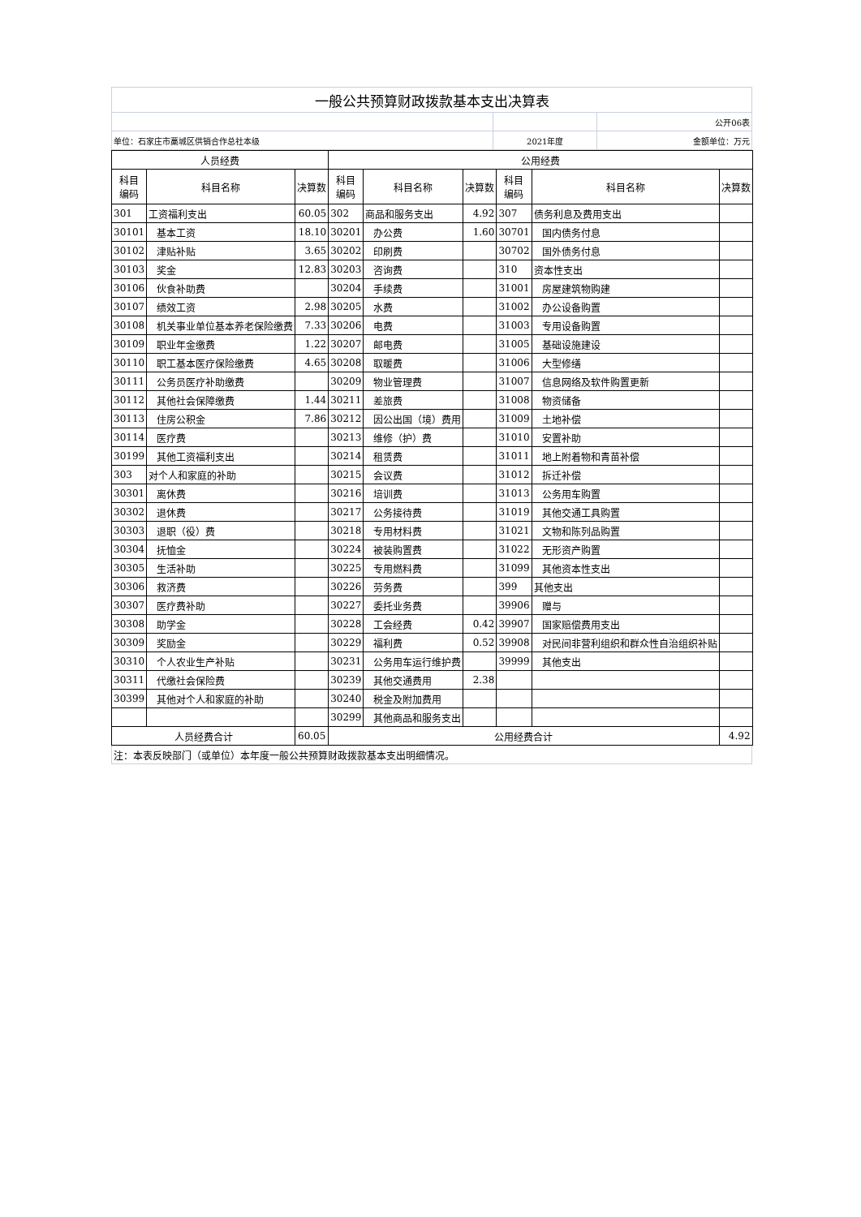| 一般公共预算财政拨款基本支出决算表 | | |
| | | 公开06表 |
| 单位：石家庄市藁城区供销合作总社本级 | 2021年度 | 金额单位：万元 |
| 人员经费 | | | 公用经费 | | | | | |
| --- | --- | --- | --- | --- | --- | --- | --- | --- |
| 科目 编码 | 科目名称 | 决算数 | 科目 编码 | 科目名称 | 决算数 | 科目 编码 | 科目名称 | 决算数 |
| 301 | 工资福利支出 | 60.05 | 302 | 商品和服务支出 | 4.92 | 307 | 债务利息及费用支出 | |
| 30101 | 基本工资 | 18.10 | 30201 | 办公费 | 1.60 | 30701 | 国内债务付息 | |
| 30102 | 津贴补贴 | 3.65 | 30202 | 印刷费 | | 30702 | 国外债务付息 | |
| 30103 | 奖金 | 12.83 | 30203 | 咨询费 | | 310 | 资本性支出 | |
| 30106 | 伙食补助费 | | 30204 | 手续费 | | 31001 | 房屋建筑物购建 | |
| 30107 | 绩效工资 | 2.98 | 30205 | 水费 | | 31002 | 办公设备购置 | |
| 30108 | 机关事业单位基本养老保险缴费 | 7.33 | 30206 | 电费 | | 31003 | 专用设备购置 | |
| 30109 | 职业年金缴费 | 1.22 | 30207 | 邮电费 | | 31005 | 基础设施建设 | |
| 30110 | 职工基本医疗保险缴费 | 4.65 | 30208 | 取暖费 | | 31006 | 大型修缮 | |
| 30111 | 公务员医疗补助缴费 | | 30209 | 物业管理费 | | 31007 | 信息网络及软件购置更新 | |
| 30112 | 其他社会保障缴费 | 1.44 | 30211 | 差旅费 | | 31008 | 物资储备 | |
| 30113 | 住房公积金 | 7.86 | 30212 | 因公出国（境）费用 | | 31009 | 土地补偿 | |
| 30114 | 医疗费 | | 30213 | 维修（护）费 | | 31010 | 安置补助 | |
| 30199 | 其他工资福利支出 | | 30214 | 租赁费 | | 31011 | 地上附着物和青苗补偿 | |
| 303 | 对个人和家庭的补助 | | 30215 | 会议费 | | 31012 | 拆迁补偿 | |
| 30301 | 离休费 | | 30216 | 培训费 | | 31013 | 公务用车购置 | |
| 30302 | 退休费 | | 30217 | 公务接待费 | | 31019 | 其他交通工具购置 | |
| 30303 | 退职（役）费 | | 30218 | 专用材料费 | | 31021 | 文物和陈列品购置 | |
| 30304 | 抚恤金 | | 30224 | 被装购置费 | | 31022 | 无形资产购置 | |
| 30305 | 生活补助 | | 30225 | 专用燃料费 | | 31099 | 其他资本性支出 | |
| 30306 | 救济费 | | 30226 | 劳务费 | | 399 | 其他支出 | |
| 30307 | 医疗费补助 | | 30227 | 委托业务费 | | 39906 | 赠与 | |
| 30308 | 助学金 | | 30228 | 工会经费 | 0.42 | 39907 | 国家赔偿费用支出 | |
| 30309 | 奖励金 | | 30229 | 福利费 | 0.52 | 39908 | 对民间非营利组织和群众性自治组织补贴 | |
| 30310 | 个人农业生产补贴 | | 30231 | 公务用车运行维护费 | | 39999 | 其他支出 | |
| 30311 | 代缴社会保险费 | | 30239 | 其他交通费用 | 2.38 | | | |
| 30399 | 其他对个人和家庭的补助 | | 30240 | 税金及附加费用 | | | | |
| | | | 30299 | 其他商品和服务支出 | | | | |
| 人员经费合计 | | 60.05 | 公用经费合计 | | | | | 4.92 |
| 注：本表反映部门（或单位）本年度一般公共预算财政拨款基本支出明细情况。 |